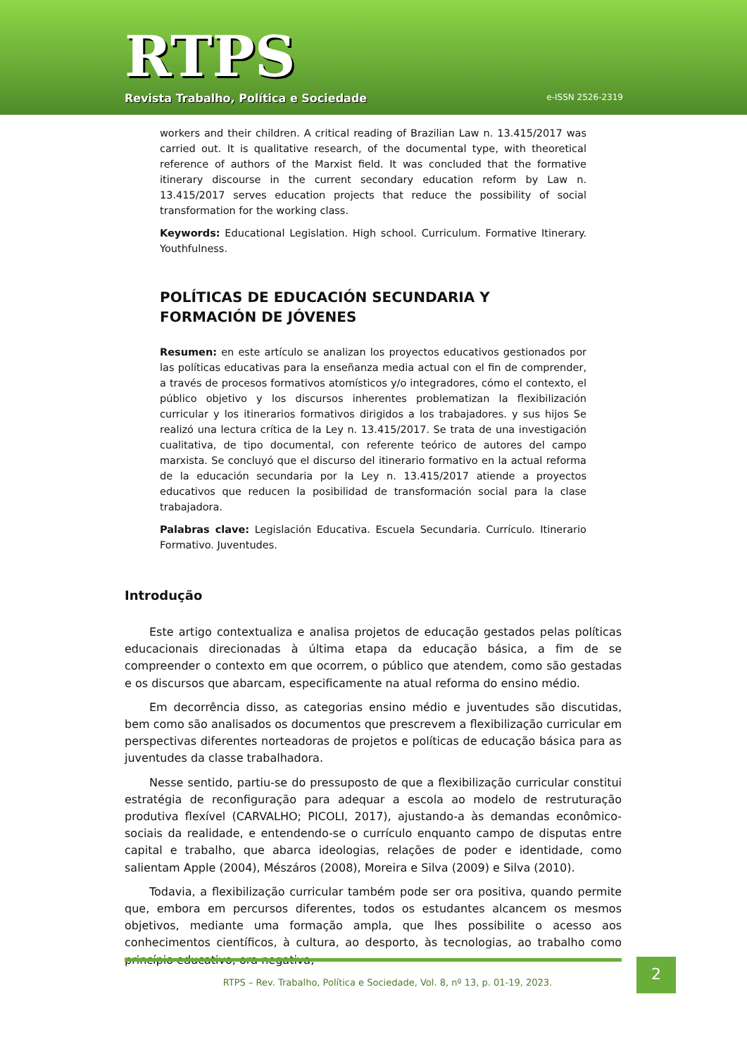RTPS
Revista Trabalho, Política e Sociedade
e-ISSN 2526-2319
workers and their children. A critical reading of Brazilian Law n. 13.415/2017 was carried out. It is qualitative research, of the documental type, with theoretical reference of authors of the Marxist field. It was concluded that the formative itinerary discourse in the current secondary education reform by Law n. 13.415/2017 serves education projects that reduce the possibility of social transformation for the working class.
Keywords: Educational Legislation. High school. Curriculum. Formative Itinerary. Youthfulness.
POLÍTICAS DE EDUCACIÓN SECUNDARIA Y FORMACIÓN DE JÓVENES
Resumen: en este artículo se analizan los proyectos educativos gestionados por las políticas educativas para la enseñanza media actual con el fin de comprender, a través de procesos formativos atomísticos y/o integradores, cómo el contexto, el público objetivo y los discursos inherentes problematizan la flexibilización curricular y los itinerarios formativos dirigidos a los trabajadores. y sus hijos Se realizó una lectura crítica de la Ley n. 13.415/2017. Se trata de una investigación cualitativa, de tipo documental, con referente teórico de autores del campo marxista. Se concluyó que el discurso del itinerario formativo en la actual reforma de la educación secundaria por la Ley n. 13.415/2017 atiende a proyectos educativos que reducen la posibilidad de transformación social para la clase trabajadora.
Palabras clave: Legislación Educativa. Escuela Secundaria. Currículo. Itinerario Formativo. Juventudes.
Introdução
Este artigo contextualiza e analisa projetos de educação gestados pelas políticas educacionais direcionadas à última etapa da educação básica, a fim de se compreender o contexto em que ocorrem, o público que atendem, como são gestadas e os discursos que abarcam, especificamente na atual reforma do ensino médio.
Em decorrência disso, as categorias ensino médio e juventudes são discutidas, bem como são analisados os documentos que prescrevem a flexibilização curricular em perspectivas diferentes norteadoras de projetos e políticas de educação básica para as juventudes da classe trabalhadora.
Nesse sentido, partiu-se do pressuposto de que a flexibilização curricular constitui estratégia de reconfiguração para adequar a escola ao modelo de restruturação produtiva flexível (CARVALHO; PICOLI, 2017), ajustando-a às demandas econômico-sociais da realidade, e entendendo-se o currículo enquanto campo de disputas entre capital e trabalho, que abarca ideologias, relações de poder e identidade, como salientam Apple (2004), Mészáros (2008), Moreira e Silva (2009) e Silva (2010).
Todavia, a flexibilização curricular também pode ser ora positiva, quando permite que, embora em percursos diferentes, todos os estudantes alcancem os mesmos objetivos, mediante uma formação ampla, que lhes possibilite o acesso aos conhecimentos científicos, à cultura, ao desporto, às tecnologias, ao trabalho como princípio educativo, ora negativa,
RTPS – Rev. Trabalho, Política e Sociedade, Vol. 8, nº 13, p. 01-19, 2023.
2